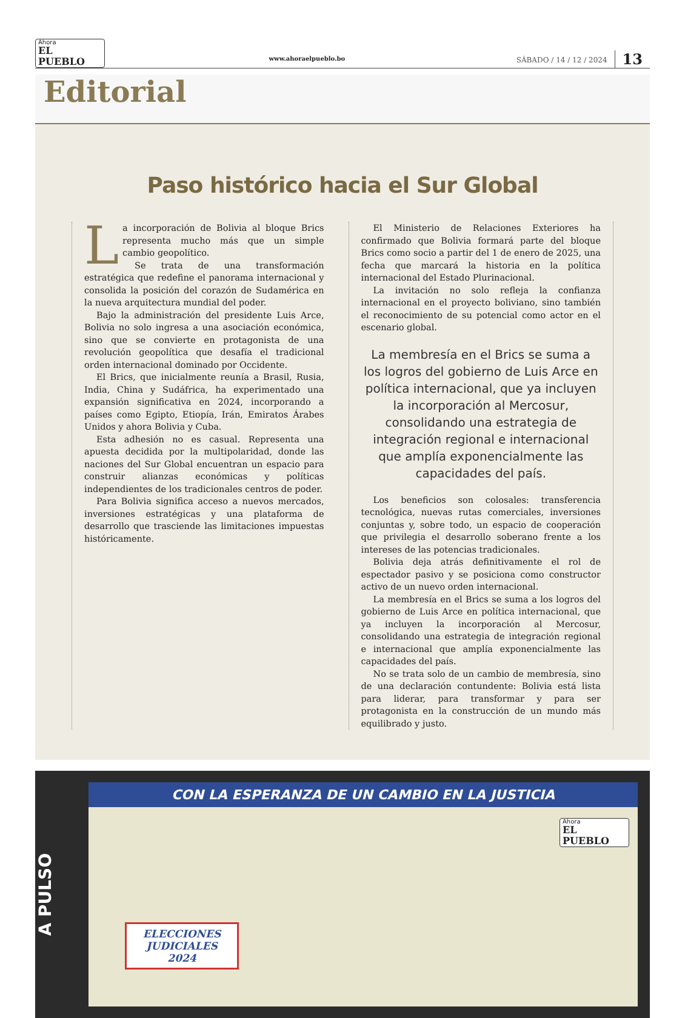Ahora
EL PUEBLO
www.ahoraelpueblo.bo
SÁBADO / 14 / 12 / 2024
13
Editorial
Paso histórico hacia el Sur Global
La incorporación de Bolivia al bloque Brics representa mucho más que un simple cambio geopolítico.
Se trata de una transformación estratégica que redefine el panorama internacional y consolida la posición del corazón de Sudamérica en la nueva arquitectura mundial del poder.
Bajo la administración del presidente Luis Arce, Bolivia no solo ingresa a una asociación económica, sino que se convierte en protagonista de una revolución geopolítica que desafía el tradicional orden internacional dominado por Occidente.
El Brics, que inicialmente reunía a Brasil, Rusia, India, China y Sudáfrica, ha experimentado una expansión significativa en 2024, incorporando a países como Egipto, Etiopía, Irán, Emiratos Árabes Unidos y ahora Bolivia y Cuba.
Esta adhesión no es casual. Representa una apuesta decidida por la multipolaridad, donde las naciones del Sur Global encuentran un espacio para construir alianzas económicas y políticas independientes de los tradicionales centros de poder.
Para Bolivia significa acceso a nuevos mercados, inversiones estratégicas y una plataforma de desarrollo que trasciende las limitaciones impuestas históricamente.
El Ministerio de Relaciones Exteriores ha confirmado que Bolivia formará parte del bloque Brics como socio a partir del 1 de enero de 2025, una fecha que marcará la historia en la política internacional del Estado Plurinacional.
La invitación no solo refleja la confianza internacional en el proyecto boliviano, sino también el reconocimiento de su potencial como actor en el escenario global.
La membresía en el Brics se suma a los logros del gobierno de Luis Arce en política internacional, que ya incluyen la incorporación al Mercosur, consolidando una estrategia de integración regional e internacional que amplía exponencialmente las capacidades del país.
Los beneficios son colosales: transferencia tecnológica, nuevas rutas comerciales, inversiones conjuntas y, sobre todo, un espacio de cooperación que privilegia el desarrollo soberano frente a los intereses de las potencias tradicionales.
Bolivia deja atrás definitivamente el rol de espectador pasivo y se posiciona como constructor activo de un nuevo orden internacional.
La membresía en el Brics se suma a los logros del gobierno de Luis Arce en política internacional, que ya incluyen la incorporación al Mercosur, consolidando una estrategia de integración regional e internacional que amplía exponencialmente las capacidades del país.
No se trata solo de un cambio de membresía, sino de una declaración contundente: Bolivia está lista para liderar, para transformar y para ser protagonista en la construcción de un mundo más equilibrado y justo.
A PULSO
CON LA ESPERANZA DE UN CAMBIO EN LA JUSTICIA
Ahora
EL PUEBLO
ELECCIONES JUDICIALES 2024